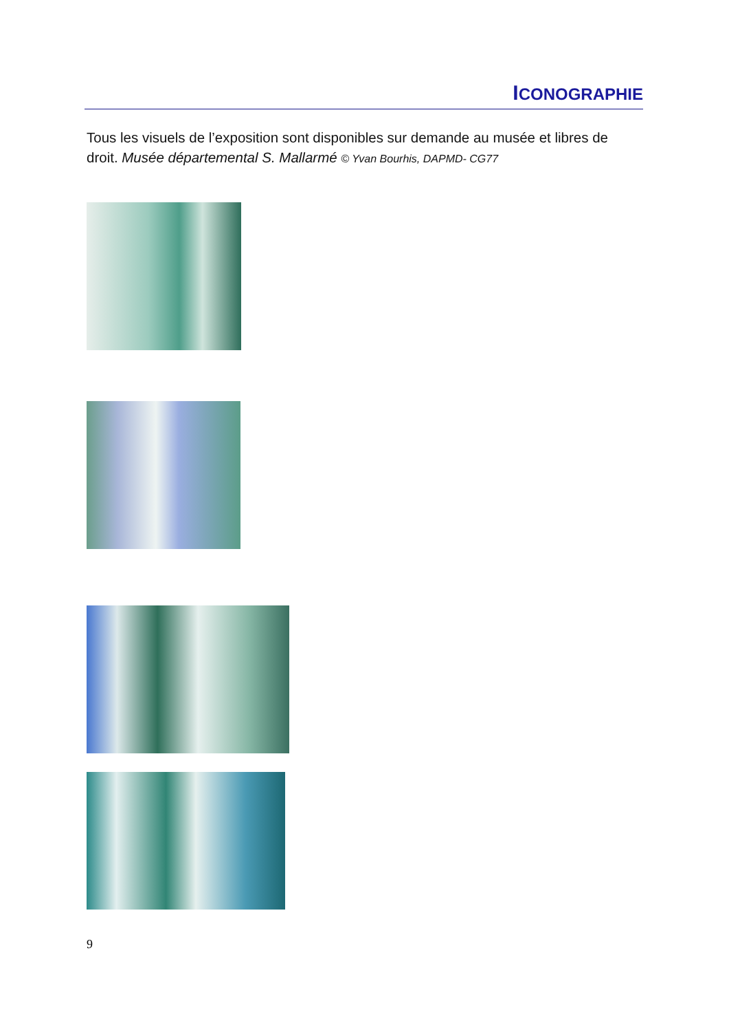ICONOGRAPHIE
Tous les visuels de l’exposition sont disponibles sur demande au musée et libres de droit. Musée départemental S. Mallarmé © Yvan Bourhis, DAPMD- CG77
9